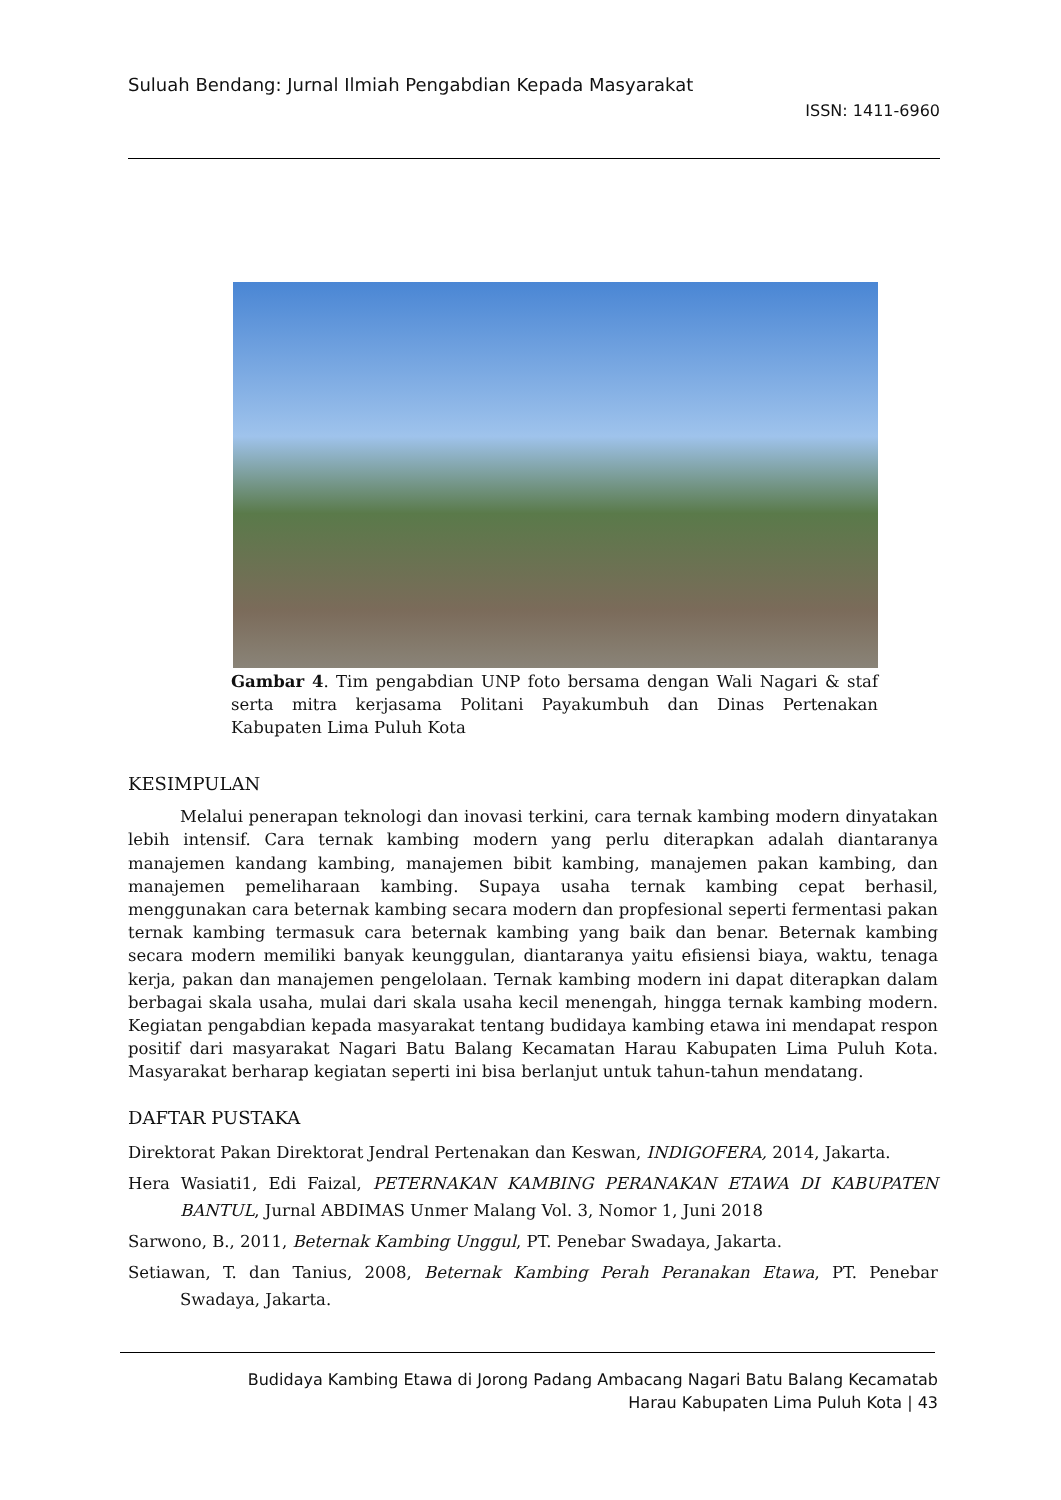Suluah Bendang: Jurnal Ilmiah Pengabdian Kepada Masyarakat
ISSN: 1411-6960
Gambar 4. Tim pengabdian UNP foto bersama dengan Wali Nagari & staf serta mitra kerjasama Politani Payakumbuh dan Dinas Pertenakan Kabupaten Lima Puluh Kota
KESIMPULAN
Melalui penerapan teknologi dan inovasi terkini, cara ternak kambing modern dinyatakan lebih intensif. Cara ternak kambing modern yang perlu diterapkan adalah diantaranya manajemen kandang kambing, manajemen bibit kambing, manajemen pakan kambing, dan manajemen pemeliharaan kambing. Supaya usaha ternak kambing cepat berhasil, menggunakan cara beternak kambing secara modern dan propfesional seperti fermentasi pakan ternak kambing termasuk cara beternak kambing yang baik dan benar. Beternak kambing secara modern memiliki banyak keunggulan, diantaranya yaitu efisiensi biaya, waktu, tenaga kerja, pakan dan manajemen pengelolaan. Ternak kambing modern ini dapat diterapkan dalam berbagai skala usaha, mulai dari skala usaha kecil menengah, hingga ternak kambing modern. Kegiatan pengabdian kepada masyarakat tentang budidaya kambing etawa ini mendapat respon positif dari masyarakat Nagari Batu Balang Kecamatan Harau Kabupaten Lima Puluh Kota. Masyarakat berharap kegiatan seperti ini bisa berlanjut untuk tahun-tahun mendatang.
DAFTAR PUSTAKA
Direktorat Pakan Direktorat Jendral Pertenakan dan Keswan, INDIGOFERA, 2014, Jakarta.
Hera Wasiati1, Edi Faizal, PETERNAKAN KAMBING PERANAKAN ETAWA DI KABUPATEN BANTUL, Jurnal ABDIMAS Unmer Malang Vol. 3, Nomor 1, Juni 2018
Sarwono, B., 2011, Beternak Kambing Unggul, PT. Penebar Swadaya, Jakarta.
Setiawan, T. dan Tanius, 2008, Beternak Kambing Perah Peranakan Etawa, PT. Penebar Swadaya, Jakarta.
Budidaya Kambing Etawa di Jorong Padang Ambacang Nagari Batu Balang Kecamatab
Harau Kabupaten Lima Puluh Kota | 43